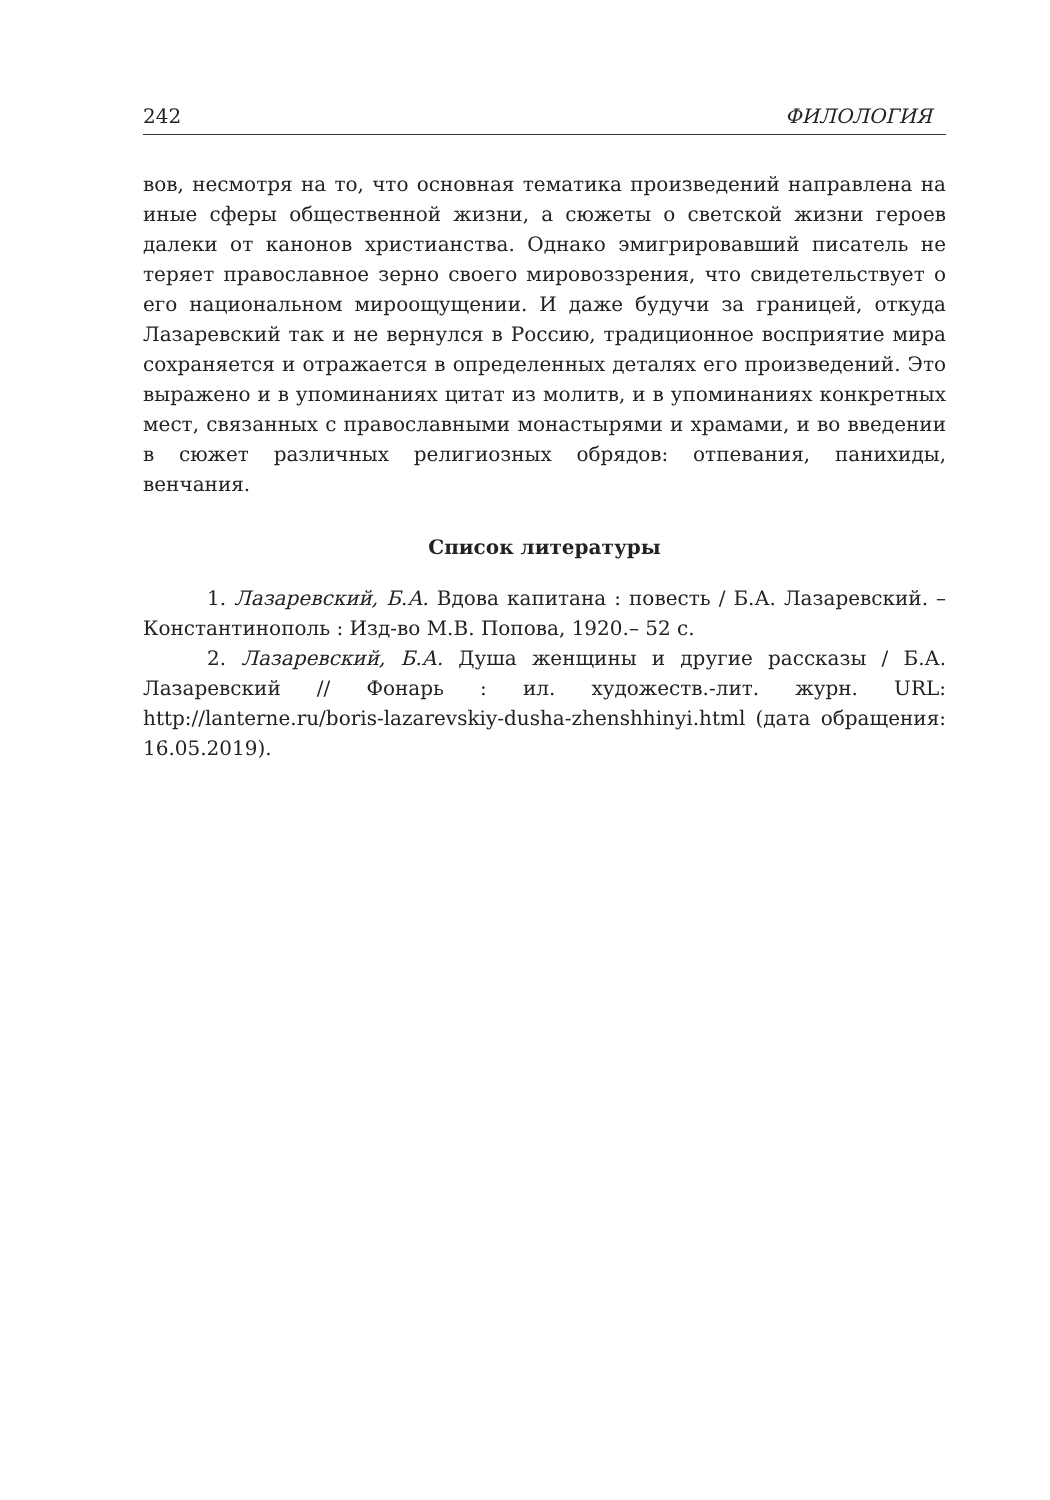242 ФИЛОЛОГИЯ
вов, несмотря на то, что основная тематика произведений направлена на иные сферы общественной жизни, а сюжеты о светской жизни героев далеки от канонов христианства. Однако эмигрировавший писатель не теряет православное зерно своего мировоззрения, что свидетельствует о его национальном мироощущении. И даже будучи за границей, откуда Лазаревский так и не вернулся в Россию, традиционное восприятие мира сохраняется и отражается в определенных деталях его произведений. Это выражено и в упоминаниях цитат из молитв, и в упоминаниях конкретных мест, связанных с православными монастырями и храмами, и во введении в сюжет различных религиозных обрядов: отпевания, панихиды, венчания.
Список литературы
1. Лазаревский, Б.А. Вдова капитана : повесть / Б.А. Лазаревский. – Константинополь : Изд-во М.В. Попова, 1920.– 52 с.
2. Лазаревский, Б.А. Душа женщины и другие рассказы / Б.А. Лазаревский // Фонарь : ил. художеств.-лит. журн. URL: http://lanterne.ru/boris-lazarevskiy-dusha-zhenshhinyi.html (дата обращения: 16.05.2019).